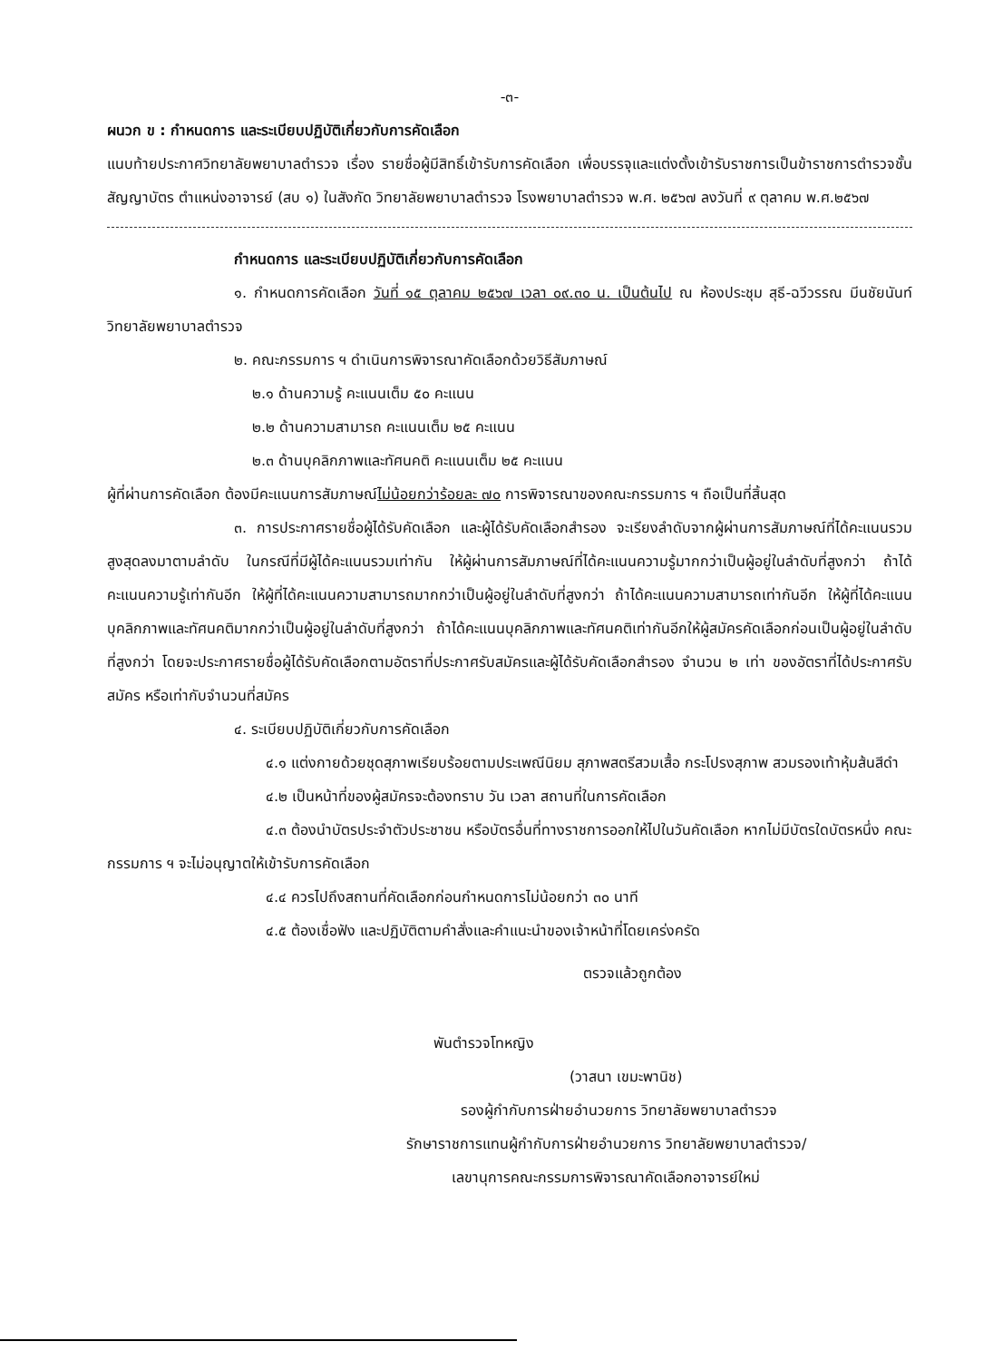-๓-
ผนวก ข : กำหนดการ และระเบียบปฏิบัติเกี่ยวกับการคัดเลือก
แนบท้ายประกาศวิทยาลัยพยาบาลตำรวจ เรื่อง รายชื่อผู้มีสิทธิ์เข้ารับการคัดเลือก เพื่อบรรจุและแต่งตั้งเข้ารับราชการเป็นข้าราชการตำรวจชั้นสัญญาบัตร ตำแหน่งอาจารย์ (สบ ๑) ในสังกัด วิทยาลัยพยาบาลตำรวจ โรงพยาบาลตำรวจ พ.ศ. ๒๕๖๗ ลงวันที่ ๙ ตุลาคม พ.ศ.๒๕๖๗
กำหนดการ และระเบียบปฏิบัติเกี่ยวกับการคัดเลือก
๑. กำหนดการคัดเลือก วันที่ ๑๕ ตุลาคม ๒๕๖๗ เวลา ๐๙.๓๐ น. เป็นต้นไป ณ ห้องประชุม สุธี-ฉวีวรรณ มีนชัยนันท์ วิทยาลัยพยาบาลตำรวจ
๒. คณะกรรมการ ฯ ดำเนินการพิจารณาคัดเลือกด้วยวิธีสัมภาษณ์
๒.๑ ด้านความรู้ คะแนนเต็ม ๕๐ คะแนน
๒.๒ ด้านความสามารถ คะแนนเต็ม ๒๕ คะแนน
๒.๓ ด้านบุคลิกภาพและทัศนคติ คะแนนเต็ม ๒๕ คะแนน
ผู้ที่ผ่านการคัดเลือก ต้องมีคะแนนการสัมภาษณ์ไม่น้อยกว่าร้อยละ ๗๐ การพิจารณาของคณะกรรมการ ฯ ถือเป็นที่สิ้นสุด
๓. การประกาศรายชื่อผู้ได้รับคัดเลือก และผู้ได้รับคัดเลือกสำรอง จะเรียงลำดับจากผู้ผ่านการสัมภาษณ์ที่ได้คะแนนรวมสูงสุดลงมาตามลำดับ ในกรณีที่มีผู้ได้คะแนนรวมเท่ากัน ให้ผู้ผ่านการสัมภาษณ์ที่ได้คะแนนความรู้มากกว่าเป็นผู้อยู่ในลำดับที่สูงกว่า ถ้าได้คะแนนความรู้เท่ากันอีก ให้ผู้ที่ได้คะแนนความสามารถมากกว่าเป็นผู้อยู่ในลำดับที่สูงกว่า ถ้าได้คะแนนความสามารถเท่ากันอีก ให้ผู้ที่ได้คะแนนบุคลิกภาพและทัศนคติมากกว่าเป็นผู้อยู่ในลำดับที่สูงกว่า ถ้าได้คะแนนบุคลิกภาพและทัศนคติเท่ากันอีกให้ผู้สมัครคัดเลือกก่อนเป็นผู้อยู่ในลำดับที่สูงกว่า โดยจะประกาศรายชื่อผู้ได้รับคัดเลือกตามอัตราที่ประกาศรับสมัครและผู้ได้รับคัดเลือกสำรอง จำนวน ๒ เท่า ของอัตราที่ได้ประกาศรับสมัคร หรือเท่ากับจำนวนที่สมัคร
๔. ระเบียบปฏิบัติเกี่ยวกับการคัดเลือก
๔.๑ แต่งกายด้วยชุดสุภาพเรียบร้อยตามประเพณีนิยม สุภาพสตรีสวมเสื้อ กระโปรงสุภาพ สวมรองเท้าหุ้มส้นสีดำ
๔.๒ เป็นหน้าที่ของผู้สมัครจะต้องทราบ วัน เวลา สถานที่ในการคัดเลือก
๔.๓ ต้องนำบัตรประจำตัวประชาชน หรือบัตรอื่นที่ทางราชการออกให้ไปในวันคัดเลือก หากไม่มีบัตรใดบัตรหนึ่ง คณะกรรมการ ฯ จะไม่อนุญาตให้เข้ารับการคัดเลือก
๔.๔ ควรไปถึงสถานที่คัดเลือกก่อนกำหนดการไม่น้อยกว่า ๓๐ นาที
๔.๕ ต้องเชื่อฟัง และปฏิบัติตามคำสั่งและคำแนะนำของเจ้าหน้าที่โดยเคร่งครัด
ตรวจแล้วถูกต้อง
พันตำรวจโทหญิง
(วาสนา เขมะพานิช)
รองผู้กำกับการฝ่ายอำนวยการ วิทยาลัยพยาบาลตำรวจ
รักษาราชการแทนผู้กำกับการฝ่ายอำนวยการ วิทยาลัยพยาบาลตำรวจ/
เลขานุการคณะกรรมการพิจารณาคัดเลือกอาจารย์ใหม่